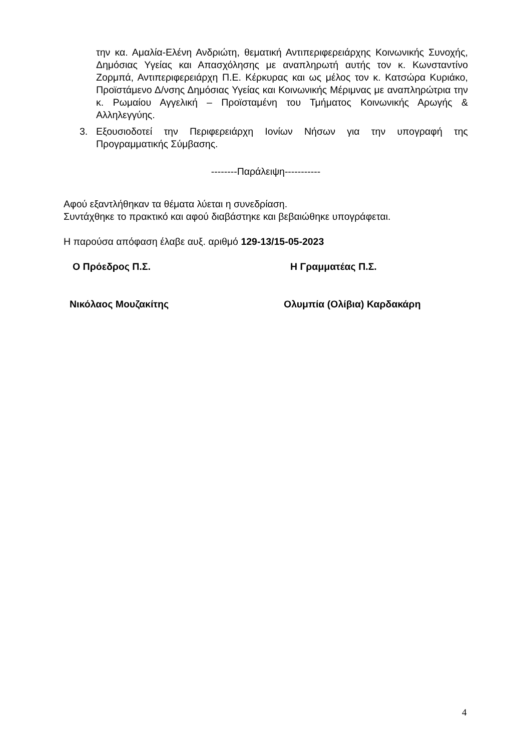την κα. Αμαλία-Ελένη Ανδριώτη, θεματική Αντιπεριφερειάρχης Κοινωνικής Συνοχής, Δημόσιας Υγείας και Απασχόλησης με αναπληρωτή αυτής τον κ. Κωνσταντίνο Ζορμπά, Αντιπεριφερειάρχη Π.Ε. Κέρκυρας και ως μέλος τον κ. Κατσώρα Κυριάκο, Προϊστάμενο Δ/νσης Δημόσιας Υγείας και Κοινωνικής Μέριμνας με αναπληρώτρια την κ. Ρωμαίου Αγγελική – Προϊσταμένη του Τμήματος Κοινωνικής Αρωγής & Αλληλεγγύης.
3. Εξουσιοδοτεί την Περιφερειάρχη Ιονίων Νήσων για την υπογραφή της Προγραμματικής Σύμβασης.
--------Παράλειψη-----------
Αφού εξαντλήθηκαν τα θέματα λύεται η συνεδρίαση.
Συντάχθηκε το πρακτικό και αφού διαβάστηκε και βεβαιώθηκε υπογράφεται.
Η παρούσα απόφαση έλαβε αυξ. αριθμό 129-13/15-05-2023
Ο Πρόεδρος Π.Σ. Η Γραμματέας Π.Σ.
Νικόλαος Μουζακίτης Ολυμπία (Ολίβια) Καρδακάρη
4